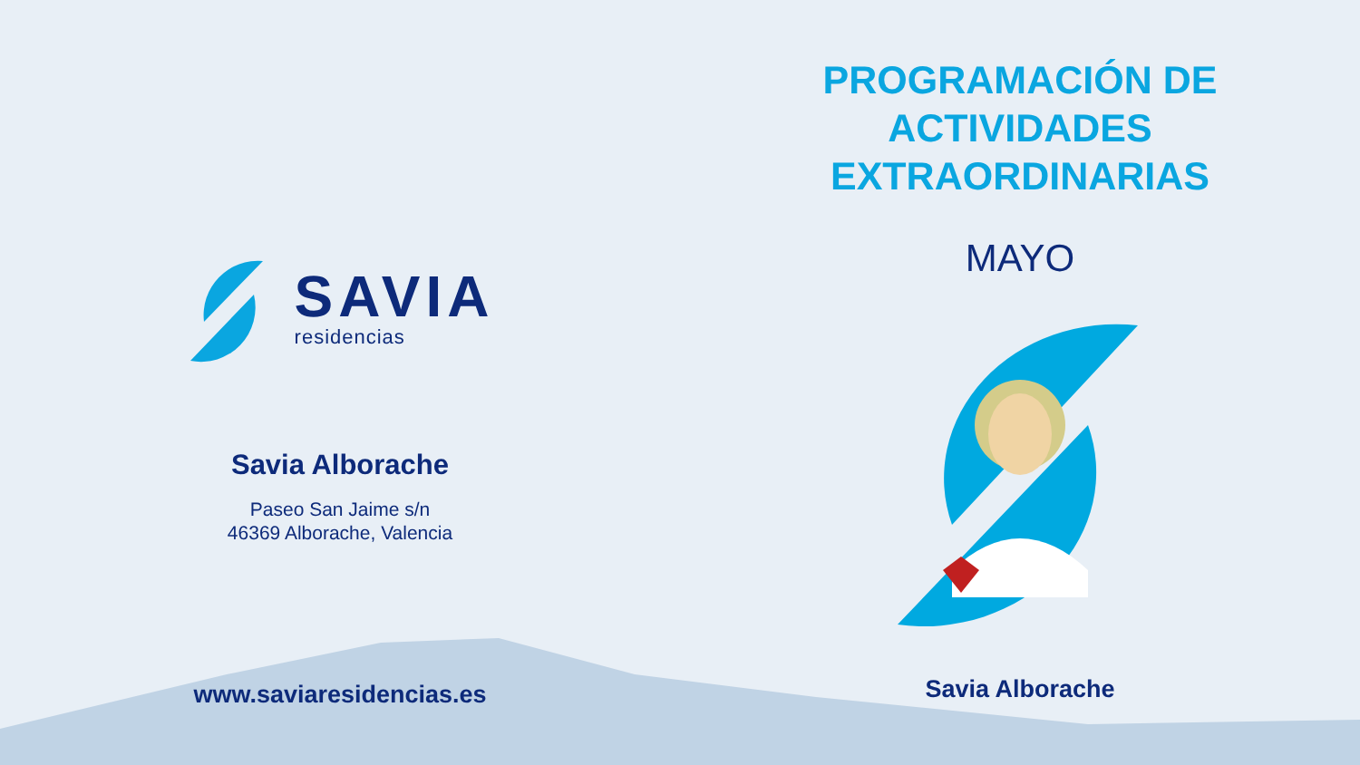SAVIA
residencias
Savia Alborache
Paseo San Jaime s/n
46369 Alborache, Valencia
www.saviaresidencias.es
PROGRAMACIÓN DE
ACTIVIDADES
EXTRAORDINARIAS
MAYO
Savia Alborache